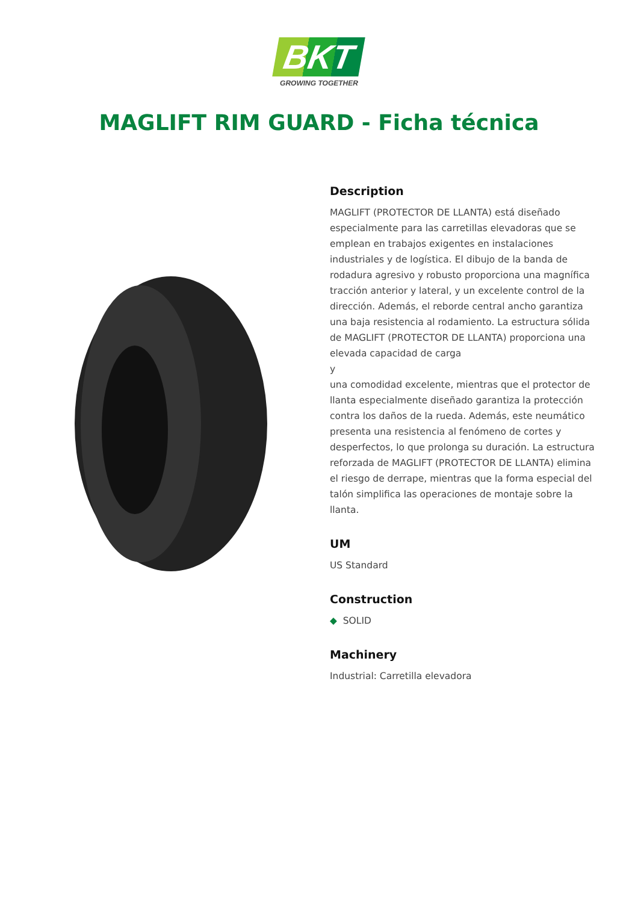BKT
GROWING TOGETHER
MAGLIFT RIM GUARD - Ficha técnica
Description
MAGLIFT (PROTECTOR DE LLANTA) está diseñado especialmente para las carretillas elevadoras que se emplean en trabajos exigentes en instalaciones industriales y de logística. El dibujo de la banda de rodadura agresivo y robusto proporciona una magnífica tracción anterior y lateral, y un excelente control de la dirección. Además, el reborde central ancho garantiza una baja resistencia al rodamiento. La estructura sólida de MAGLIFT (PROTECTOR DE LLANTA) proporciona una elevada capacidad de carga
y
una comodidad excelente, mientras que el protector de llanta especialmente diseñado garantiza la protección contra los daños de la rueda. Además, este neumático presenta una resistencia al fenómeno de cortes y desperfectos, lo que prolonga su duración. La estructura reforzada de MAGLIFT (PROTECTOR DE LLANTA) elimina el riesgo de derrape, mientras que la forma especial del talón simplifica las operaciones de montaje sobre la llanta.
UM
US Standard
Construction
◆ SOLID
Machinery
Industrial: Carretilla elevadora